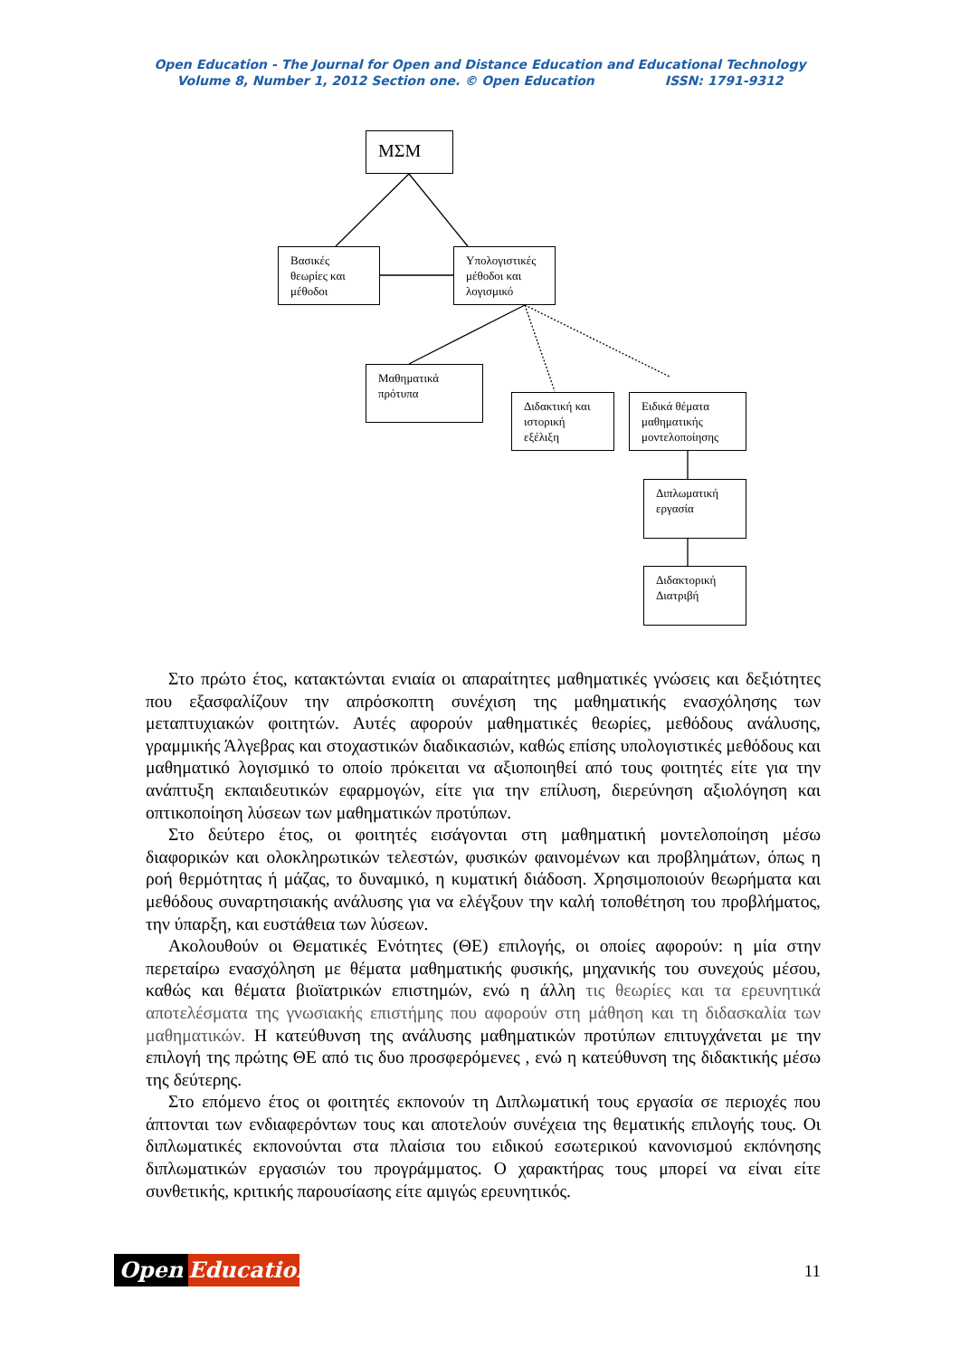Open Education - The Journal for Open and Distance Education and Educational Technology
Volume 8, Number 1, 2012 Section one. © Open Education ISSN: 1791-9312
ΜΣΜ
Βασικές θεωρίες και μέθοδοι
Υπολογιστικές μέθοδοι και λογισμικό
Μαθηματικά πρότυπα
Διδακτική και ιστορική εξέλιξη
Ειδικά θέματα μαθηματικής μοντελοποίησης
Διπλωματική εργασία
Διδακτορική Διατριβή
Στο πρώτο έτος, κατακτώνται ενιαία οι απαραίτητες μαθηματικές γνώσεις και δεξιότητες που εξασφαλίζουν την απρόσκοπτη συνέχιση της μαθηματικής ενασχόλησης των μεταπτυχιακών φοιτητών. Αυτές αφορούν μαθηματικές θεωρίες, μεθόδους ανάλυσης, γραμμικής Άλγεβρας και στοχαστικών διαδικασιών, καθώς επίσης υπολογιστικές μεθόδους και μαθηματικό λογισμικό το οποίο πρόκειται να αξιοποιηθεί από τους φοιτητές είτε για την ανάπτυξη εκπαιδευτικών εφαρμογών, είτε για την επίλυση, διερεύνηση αξιολόγηση και οπτικοποίηση λύσεων των μαθηματικών προτύπων.
Στο δεύτερο έτος, οι φοιτητές εισάγονται στη μαθηματική μοντελοποίηση μέσω διαφορικών και ολοκληρωτικών τελεστών, φυσικών φαινομένων και προβλημάτων, όπως η ροή θερμότητας ή μάζας, το δυναμικό, η κυματική διάδοση. Χρησιμοποιούν θεωρήματα και μεθόδους συναρτησιακής ανάλυσης για να ελέγξουν την καλή τοποθέτηση του προβλήματος, την ύπαρξη, και ευστάθεια των λύσεων.
Ακολουθούν οι Θεματικές Ενότητες (ΘΕ) επιλογής, οι οποίες αφορούν: η μία στην περεταίρω ενασχόληση με θέματα μαθηματικής φυσικής, μηχανικής του συνεχούς μέσου, καθώς και θέματα βιοϊατρικών επιστημών, ενώ η άλλη τις θεωρίες και τα ερευνητικά αποτελέσματα της γνωσιακής επιστήμης που αφορούν στη μάθηση και τη διδασκαλία των μαθηματικών. Η κατεύθυνση της ανάλυσης μαθηματικών προτύπων επιτυγχάνεται με την επιλογή της πρώτης ΘΕ από τις δυο προσφερόμενες , ενώ η κατεύθυνση της διδακτικής μέσω της δεύτερης.
Στο επόμενο έτος οι φοιτητές εκπονούν τη Διπλωματική τους εργασία σε περιοχές που άπτονται των ενδιαφερόντων τους και αποτελούν συνέχεια της θεματικής επιλογής τους. Οι διπλωματικές εκπονούνται στα πλαίσια του ειδικού εσωτερικού κανονισμού εκπόνησης διπλωματικών εργασιών του προγράμματος. Ο χαρακτήρας τους μπορεί να είναι είτε συνθετικής, κριτικής παρουσίασης είτε αμιγώς ερευνητικός.
Open Education
11